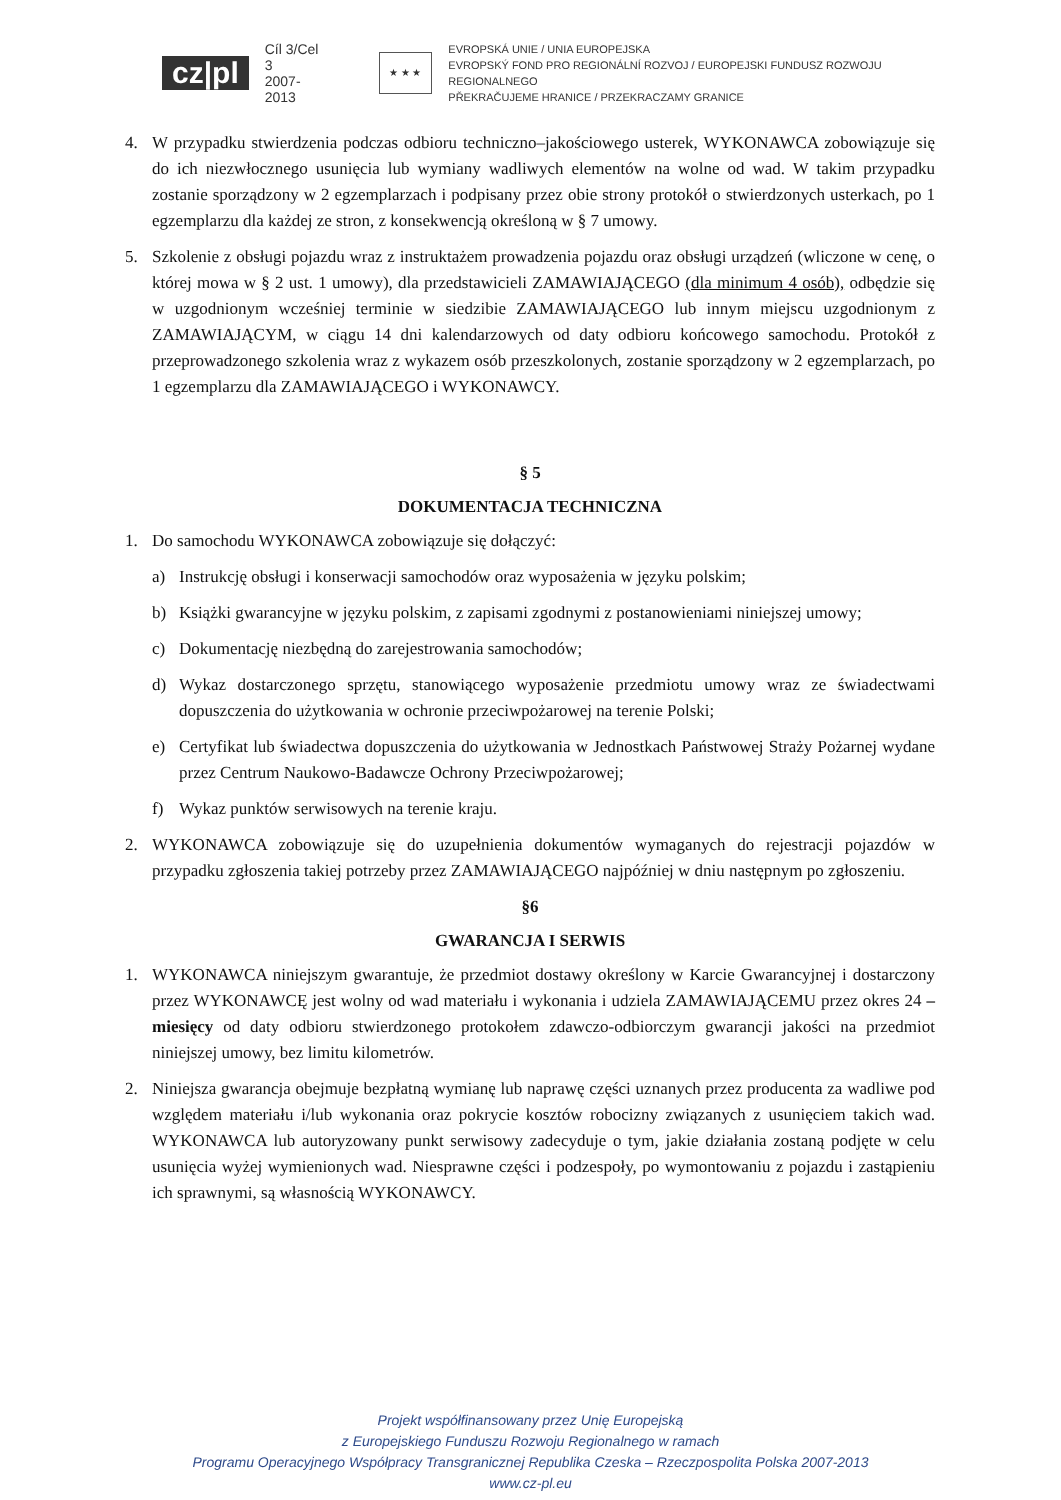cz|pl Cíl 3/Cel 3
2007-2013 ★ ★ ★ EVROPSKÁ UNIE / UNIA EUROPEJSKA
EVROPSKÝ FOND PRO REGIONÁLNÍ ROZVOJ / EUROPEJSKI FUNDUSZ ROZWOJU REGIONALNEGO
PŘEKRAČUJEME HRANICE / PRZEKRACZAMY GRANICE
4. W przypadku stwierdzenia podczas odbioru techniczno–jakościowego usterek, WYKONAWCA zobowiązuje się do ich niezwłocznego usunięcia lub wymiany wadliwych elementów na wolne od wad. W takim przypadku zostanie sporządzony w 2 egzemplarzach i podpisany przez obie strony protokół o stwierdzonych usterkach, po 1 egzemplarzu dla każdej ze stron, z konsekwencją określoną w § 7 umowy.
5. Szkolenie z obsługi pojazdu wraz z instruktażem prowadzenia pojazdu oraz obsługi urządzeń (wliczone w cenę, o której mowa w § 2 ust. 1 umowy), dla przedstawicieli ZAMAWIAJĄCEGO (dla minimum 4 osób), odbędzie się w uzgodnionym wcześniej terminie w siedzibie ZAMAWIAJĄCEGO lub innym miejscu uzgodnionym z ZAMAWIAJĄCYM, w ciągu 14 dni kalendarzowych od daty odbioru końcowego samochodu. Protokół z przeprowadzonego szkolenia wraz z wykazem osób przeszkolonych, zostanie sporządzony w 2 egzemplarzach, po 1 egzemplarzu dla ZAMAWIAJĄCEGO i WYKONAWCY.
§ 5
DOKUMENTACJA TECHNICZNA
1. Do samochodu WYKONAWCA zobowiązuje się dołączyć:
a) Instrukcję obsługi i konserwacji samochodów oraz wyposażenia w języku polskim;
b) Książki gwarancyjne w języku polskim, z zapisami zgodnymi z postanowieniami niniejszej umowy;
c) Dokumentację niezbędną do zarejestrowania samochodów;
d) Wykaz dostarczonego sprzętu, stanowiącego wyposażenie przedmiotu umowy wraz ze świadectwami dopuszczenia do użytkowania w ochronie przeciwpożarowej na terenie Polski;
e) Certyfikat lub świadectwa dopuszczenia do użytkowania w Jednostkach Państwowej Straży Pożarnej wydane przez Centrum Naukowo-Badawcze Ochrony Przeciwpożarowej;
f) Wykaz punktów serwisowych na terenie kraju.
2. WYKONAWCA zobowiązuje się do uzupełnienia dokumentów wymaganych do rejestracji pojazdów w przypadku zgłoszenia takiej potrzeby przez ZAMAWIAJĄCEGO najpóźniej w dniu następnym po zgłoszeniu.
§6
GWARANCJA I SERWIS
1. WYKONAWCA niniejszym gwarantuje, że przedmiot dostawy określony w Karcie Gwarancyjnej i dostarczony przez WYKONAWCĘ jest wolny od wad materiału i wykonania i udziela ZAMAWIAJĄCEMU przez okres 24 – miesięcy od daty odbioru stwierdzonego protokołem zdawczo-odbiorczym gwarancji jakości na przedmiot niniejszej umowy, bez limitu kilometrów.
2. Niniejsza gwarancja obejmuje bezpłatną wymianę lub naprawę części uznanych przez producenta za wadliwe pod względem materiału i/lub wykonania oraz pokrycie kosztów robocizny związanych z usunięciem takich wad. WYKONAWCA lub autoryzowany punkt serwisowy zadecyduje o tym, jakie działania zostaną podjęte w celu usunięcia wyżej wymienionych wad. Niesprawne części i podzespoły, po wymontowaniu z pojazdu i zastąpieniu ich sprawnymi, są własnością WYKONAWCY.
Projekt współfinansowany przez Unię Europejską
z Europejskiego Funduszu Rozwoju Regionalnego w ramach
Programu Operacyjnego Współpracy Transgranicznej Republika Czeska – Rzeczpospolita Polska 2007-2013
www.cz-pl.eu